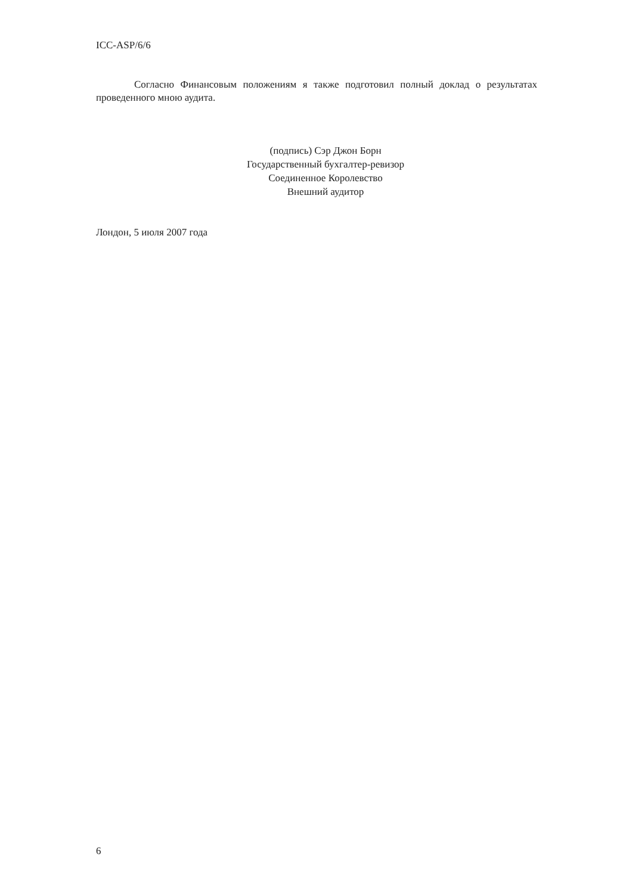ICC-ASP/6/6
Согласно Финансовым положениям я также подготовил полный доклад о результатах проведенного мною аудита.
(подпись) Сэр Джон Борн
Государственный бухгалтер-ревизор
Соединенное Королевство
Внешний аудитор
Лондон, 5 июля 2007 года
6